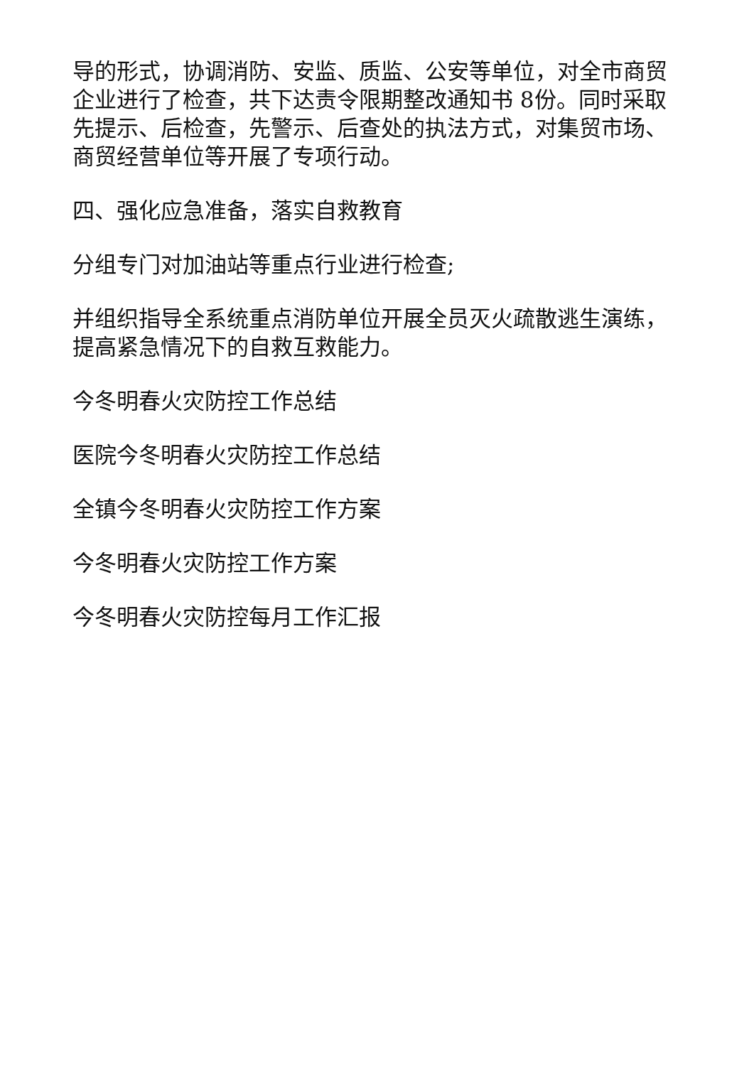导的形式，协调消防、安监、质监、公安等单位，对全市商贸企业进行了检查，共下达责令限期整改通知书 8份。同时采取先提示、后检查，先警示、后查处的执法方式，对集贸市场、商贸经营单位等开展了专项行动。
四、强化应急准备，落实自救教育
分组专门对加油站等重点行业进行检查;
并组织指导全系统重点消防单位开展全员灭火疏散逃生演练，提高紧急情况下的自救互救能力。
今冬明春火灾防控工作总结
医院今冬明春火灾防控工作总结
全镇今冬明春火灾防控工作方案
今冬明春火灾防控工作方案
今冬明春火灾防控每月工作汇报